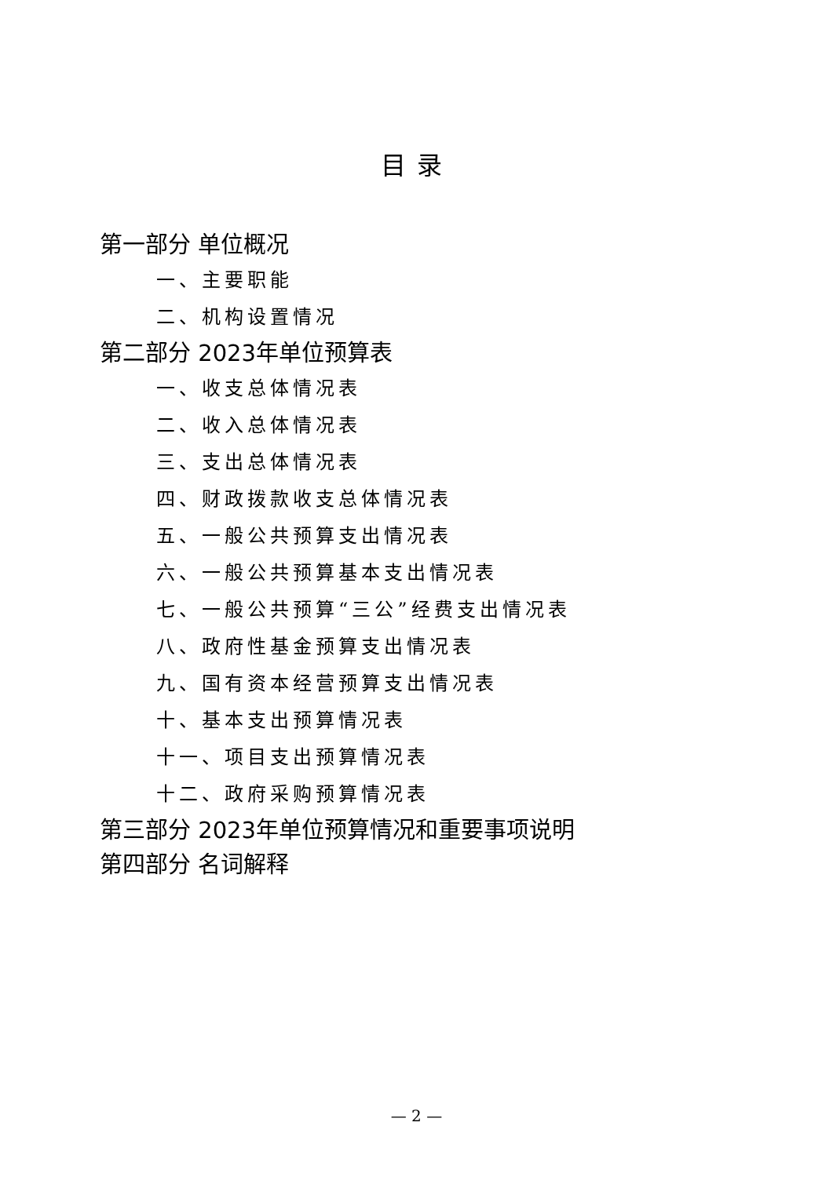目录
第一部分 单位概况
一、主要职能
二、机构设置情况
第二部分 2023年单位预算表
一、收支总体情况表
二、收入总体情况表
三、支出总体情况表
四、财政拨款收支总体情况表
五、一般公共预算支出情况表
六、一般公共预算基本支出情况表
七、一般公共预算“三公”经费支出情况表
八、政府性基金预算支出情况表
九、国有资本经营预算支出情况表
十、基本支出预算情况表
十一、项目支出预算情况表
十二、政府采购预算情况表
第三部分 2023年单位预算情况和重要事项说明
第四部分 名词解释
— 2 —